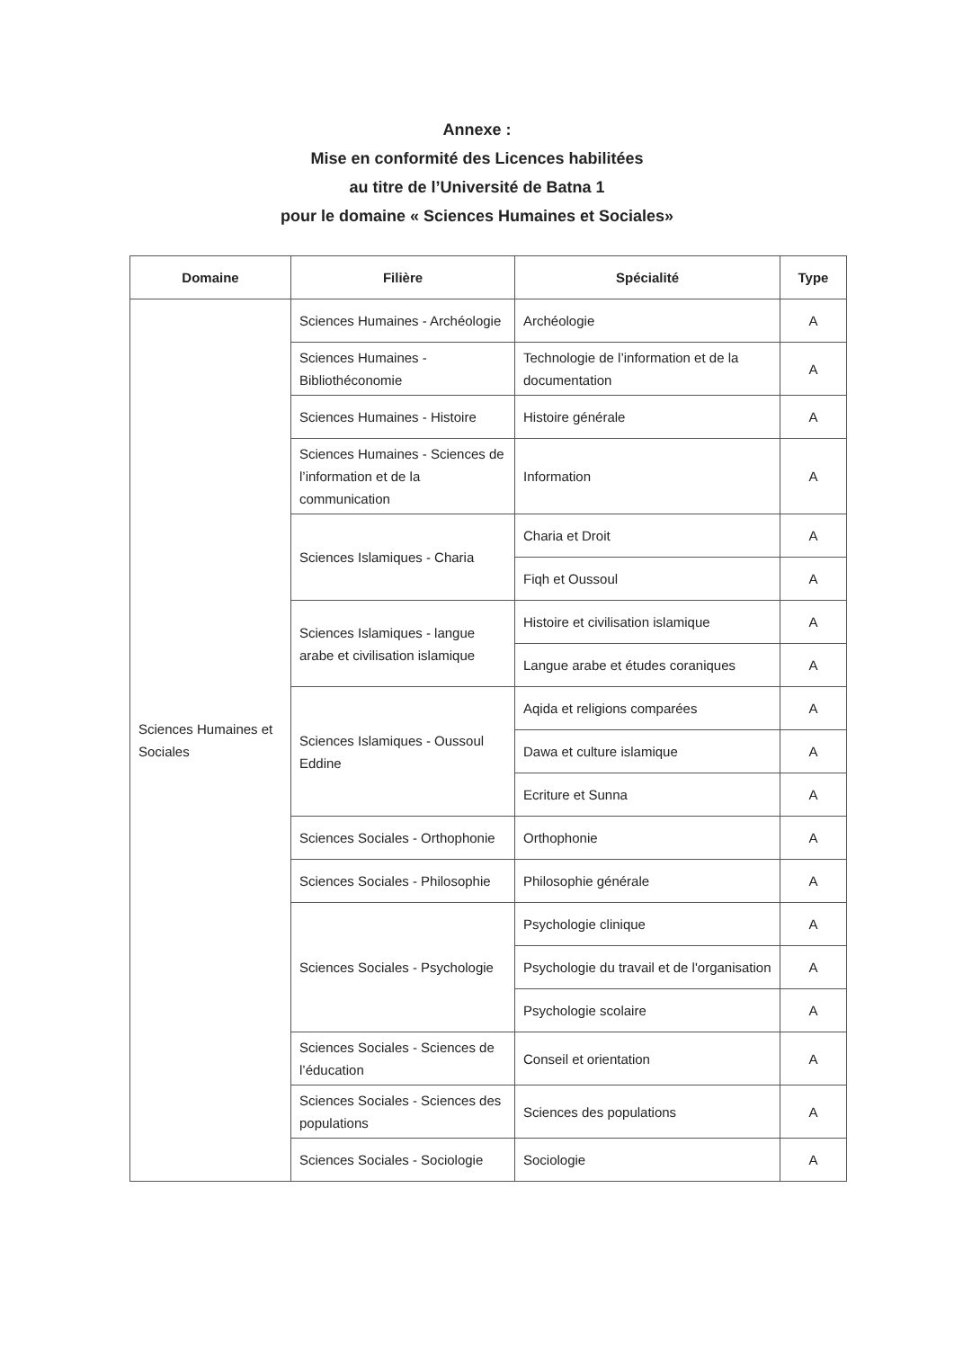Annexe :
Mise en conformité des Licences habilitées
au titre de l’Université de Batna 1
pour le domaine « Sciences Humaines et Sociales»
| Domaine | Filière | Spécialité | Type |
| --- | --- | --- | --- |
| Sciences Humaines et Sociales | Sciences Humaines - Archéologie | Archéologie | A |
| | Sciences Humaines - Bibliothéconomie | Technologie de l’information et de la documentation | A |
| | Sciences Humaines - Histoire | Histoire générale | A |
| | Sciences Humaines - Sciences de l’information et de la communication | Information | A |
| | Sciences Islamiques - Charia | Charia et Droit | A |
| | | Fiqh et Oussoul | A |
| | Sciences Islamiques - langue arabe et civilisation islamique | Histoire et civilisation islamique | A |
| | | Langue arabe et études coraniques | A |
| | Sciences Islamiques - Oussoul Eddine | Aqida et religions comparées | A |
| | | Dawa et culture islamique | A |
| | | Ecriture et Sunna | A |
| | Sciences Sociales - Orthophonie | Orthophonie | A |
| | Sciences Sociales - Philosophie | Philosophie générale | A |
| | Sciences Sociales - Psychologie | Psychologie clinique | A |
| | | Psychologie du travail et de l'organisation | A |
| | | Psychologie scolaire | A |
| | Sciences Sociales - Sciences de l’éducation | Conseil et orientation | A |
| | Sciences Sociales - Sciences des populations | Sciences des populations | A |
| | Sciences Sociales - Sociologie | Sociologie | A |